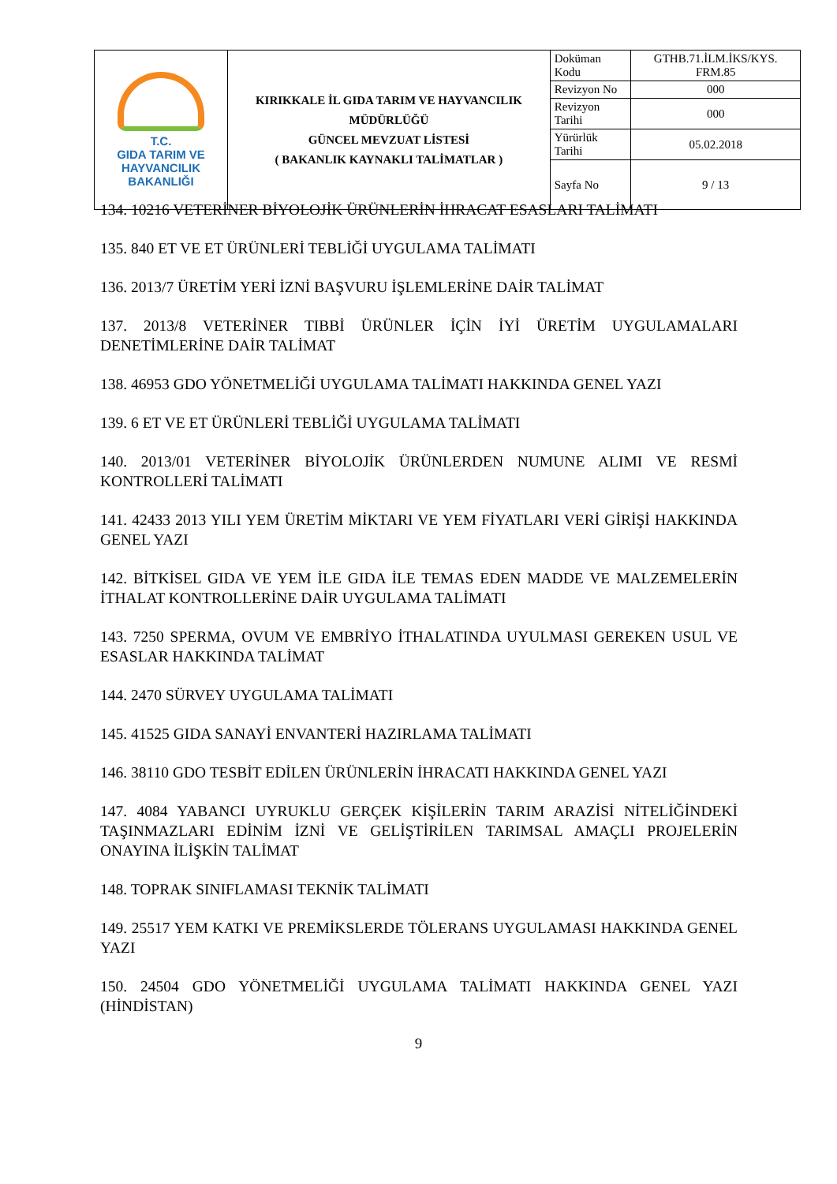| T.C. GIDA TARIM VE HAYVANCILIK BAKANLIĞI | KIRIKKALE İL GIDA TARIM VE HAYVANCILIK MÜDÜRLÜĞÜ GÜNCEL MEVZUAT LİSTESİ ( BAKANLIK KAYNAKLI TALİMATLAR ) | Doküman Kodu | GTHB.71.İLM.İKS/KYS. FRM.85 |
| | | Revizyon No | 000 |
| | | Revizyon Tarihi | 000 |
| | | Yürürlük Tarihi | 05.02.2018 |
| | | Sayfa No | 9 / 13 |
134. 10216 VETERİNER BİYOLOJİK ÜRÜNLERİN İHRACAT ESASLARI TALİMATI
135. 840 ET VE ET ÜRÜNLERİ TEBLİĞİ UYGULAMA TALİMATI
136. 2013/7 ÜRETİM YERİ İZNİ BAŞVURU İŞLEMLERİNE DAİR TALİMAT
137. 2013/8 VETERİNER TIBBİ ÜRÜNLER İÇİN İYİ ÜRETİM UYGULAMALARI DENETİMLERİNE DAİR TALİMAT
138. 46953 GDO YÖNETMELİĞİ UYGULAMA TALİMATI HAKKINDA GENEL YAZI
139. 6 ET VE ET ÜRÜNLERİ TEBLİĞİ UYGULAMA TALİMATI
140. 2013/01 VETERİNER BİYOLOJİK ÜRÜNLERDEN NUMUNE ALIMI VE RESMİ KONTROLLERİ TALİMATI
141. 42433 2013 YILI YEM ÜRETİM MİKTARI VE YEM FİYATLARI VERİ GİRİŞİ HAKKINDA GENEL YAZI
142. BİTKİSEL GIDA VE YEM İLE GIDA İLE TEMAS EDEN MADDE VE MALZEMELERİN İTHALAT KONTROLLERİNE DAİR UYGULAMA TALİMATI
143. 7250 SPERMA, OVUM VE EMBRİYO İTHALATINDA UYULMASI GEREKEN USUL VE ESASLAR HAKKINDA TALİMAT
144. 2470 SÜRVEY UYGULAMA TALİMATI
145. 41525 GIDA SANAYİ ENVANTERİ HAZIRLAMA TALİMATI
146. 38110 GDO TESBİT EDİLEN ÜRÜNLERİN İHRACATI HAKKINDA GENEL YAZI
147. 4084 YABANCI UYRUKLU GERÇEK KİŞİLERİN TARIM ARAZİSİ NİTELİĞİNDEKİ TAŞINMAZLARI EDİNİM İZNİ VE GELİŞTİRİLEN TARIMSAL AMAÇLI PROJELERİN ONAYINA İLİŞKİN TALİMAT
148. TOPRAK SINIFLAMASI TEKNİK TALİMATI
149. 25517 YEM KATKI VE PREMİKSLERDE TÖLERANS UYGULAMASI HAKKINDA GENEL YAZI
150. 24504 GDO YÖNETMELİĞİ UYGULAMA TALİMATI HAKKINDA GENEL YAZI (HİNDİSTAN)
9